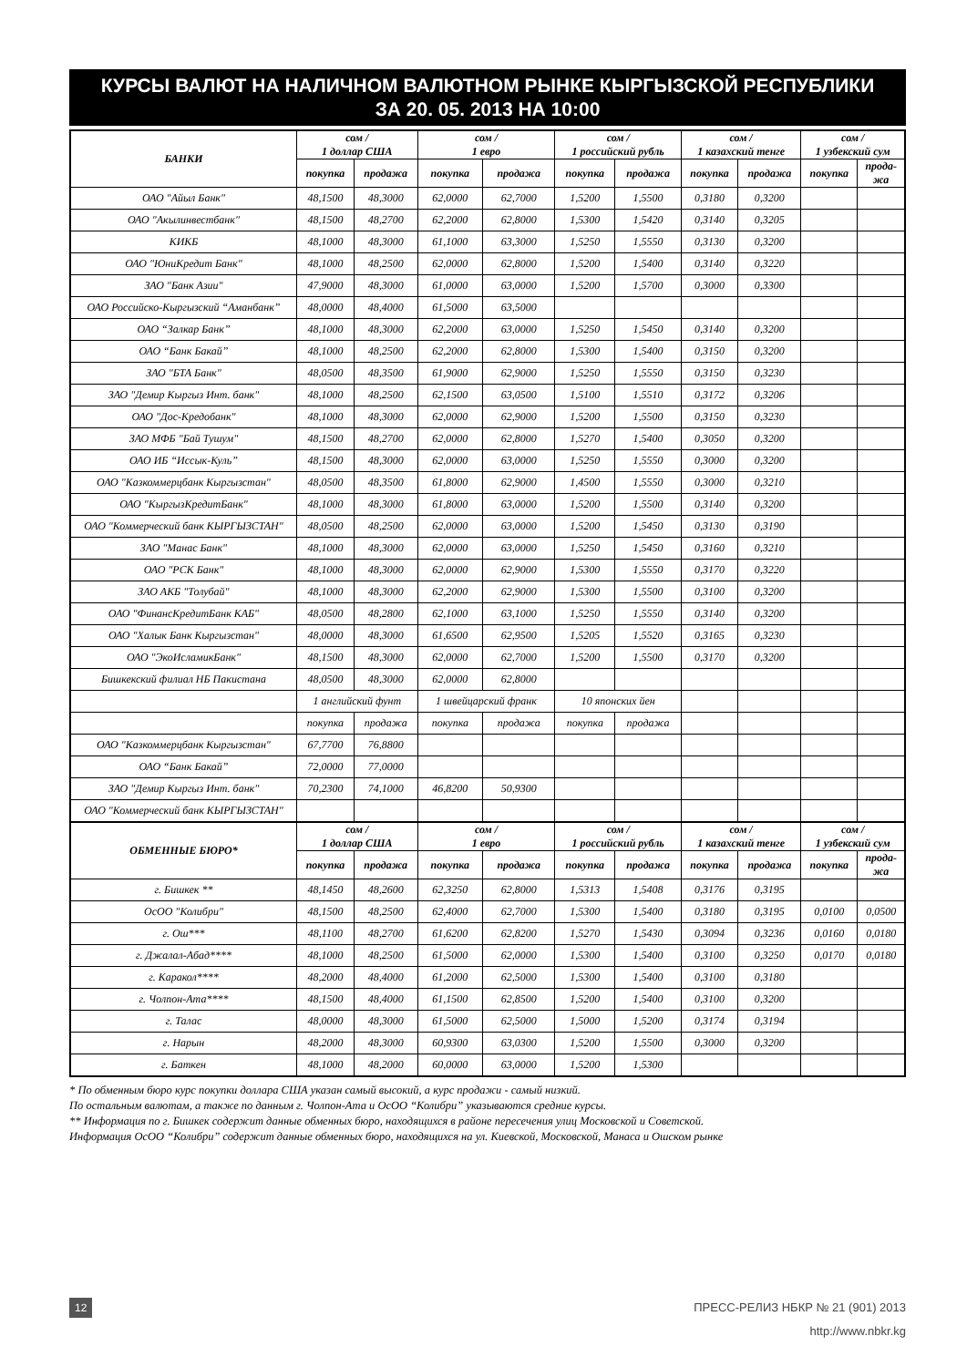КУРСЫ ВАЛЮТ НА НАЛИЧНОМ ВАЛЮТНОМ РЫНКЕ КЫРГЫЗСКОЙ РЕСПУБЛИКИ
ЗА 20. 05. 2013 НА 10:00
| БАНКИ | сом / 1 доллар США | | сом / 1 евро | | сом / 1 российский рубль | | сом / 1 казахский тенге | | сом / 1 узбекский сум | |
| --- | --- | --- | --- | --- | --- | --- | --- | --- | --- | --- |
| | покупка | продажа | покупка | продажа | покупка | продажа | покупка | продажа | покупка | прода- жа |
| ОАО "Айыл Банк" | 48,1500 | 48,3000 | 62,0000 | 62,7000 | 1,5200 | 1,5500 | 0,3180 | 0,3200 | | |
| ОАО "Акылинвестбанк" | 48,1500 | 48,2700 | 62,2000 | 62,8000 | 1,5300 | 1,5420 | 0,3140 | 0,3205 | | |
| КИКБ | 48,1000 | 48,3000 | 61,1000 | 63,3000 | 1,5250 | 1,5550 | 0,3130 | 0,3200 | | |
| ОАО "ЮниКредит Банк" | 48,1000 | 48,2500 | 62,0000 | 62,8000 | 1,5200 | 1,5400 | 0,3140 | 0,3220 | | |
| ЗАО "Банк Азии" | 47,9000 | 48,3000 | 61,0000 | 63,0000 | 1,5200 | 1,5700 | 0,3000 | 0,3300 | | |
| ОАО Российско-Кыргызский “Аманбанк” | 48,0000 | 48,4000 | 61,5000 | 63,5000 | | | | | | |
| ОАО “Залкар Банк” | 48,1000 | 48,3000 | 62,2000 | 63,0000 | 1,5250 | 1,5450 | 0,3140 | 0,3200 | | |
| ОАО “Банк Бакай” | 48,1000 | 48,2500 | 62,2000 | 62,8000 | 1,5300 | 1,5400 | 0,3150 | 0,3200 | | |
| ЗАО "БТА Банк" | 48,0500 | 48,3500 | 61,9000 | 62,9000 | 1,5250 | 1,5550 | 0,3150 | 0,3230 | | |
| ЗАО "Демир Кыргыз Инт. банк" | 48,1000 | 48,2500 | 62,1500 | 63,0500 | 1,5100 | 1,5510 | 0,3172 | 0,3206 | | |
| ОАО "Дос-Кредобанк" | 48,1000 | 48,3000 | 62,0000 | 62,9000 | 1,5200 | 1,5500 | 0,3150 | 0,3230 | | |
| ЗАО МФБ "Бай Тушум" | 48,1500 | 48,2700 | 62,0000 | 62,8000 | 1,5270 | 1,5400 | 0,3050 | 0,3200 | | |
| ОАО ИБ “Иссык-Куль” | 48,1500 | 48,3000 | 62,0000 | 63,0000 | 1,5250 | 1,5550 | 0,3000 | 0,3200 | | |
| ОАО "Казкоммерцбанк Кыргызстан" | 48,0500 | 48,3500 | 61,8000 | 62,9000 | 1,4500 | 1,5550 | 0,3000 | 0,3210 | | |
| ОАО "КыргызКредитБанк" | 48,1000 | 48,3000 | 61,8000 | 63,0000 | 1,5200 | 1,5500 | 0,3140 | 0,3200 | | |
| ОАО "Коммерческий банк КЫРГЫЗСТАН" | 48,0500 | 48,2500 | 62,0000 | 63,0000 | 1,5200 | 1,5450 | 0,3130 | 0,3190 | | |
| ЗАО "Манас Банк" | 48,1000 | 48,3000 | 62,0000 | 63,0000 | 1,5250 | 1,5450 | 0,3160 | 0,3210 | | |
| ОАО "РСК Банк" | 48,1000 | 48,3000 | 62,0000 | 62,9000 | 1,5300 | 1,5550 | 0,3170 | 0,3220 | | |
| ЗАО АКБ "Толубай" | 48,1000 | 48,3000 | 62,2000 | 62,9000 | 1,5300 | 1,5500 | 0,3100 | 0,3200 | | |
| ОАО "ФинансКредитБанк КАБ" | 48,0500 | 48,2800 | 62,1000 | 63,1000 | 1,5250 | 1,5550 | 0,3140 | 0,3200 | | |
| ОАО "Халык Банк Кыргызстан" | 48,0000 | 48,3000 | 61,6500 | 62,9500 | 1,5205 | 1,5520 | 0,3165 | 0,3230 | | |
| ОАО "ЭкоИсламикБанк" | 48,1500 | 48,3000 | 62,0000 | 62,7000 | 1,5200 | 1,5500 | 0,3170 | 0,3200 | | |
| Бишкекский филиал НБ Пакистана | 48,0500 | 48,3000 | 62,0000 | 62,8000 | | | | | | |
| | 1 английский фунт | | 1 швейцарский франк | | 10 японских йен | | | | | |
| | покупка | продажа | покупка | продажа | покупка | продажа | | | | |
| ОАО "Казкоммерцбанк Кыргызстан" | 67,7700 | 76,8800 | | | | | | | | |
| ОАО “Банк Бакай” | 72,0000 | 77,0000 | | | | | | | | |
| ЗАО "Демир Кыргыз Инт. банк" | 70,2300 | 74,1000 | 46,8200 | 50,9300 | | | | | | |
| ОАО "Коммерческий банк КЫРГЫЗСТАН" | | | | | | | | | | |
| ОБМЕННЫЕ БЮРО* | сом / 1 доллар США | | сом / 1 евро | | сом / 1 российский рубль | | сом / 1 казахский тенге | | сом / 1 узбекский сум | |
| | покупка | продажа | покупка | продажа | покупка | продажа | покупка | продажа | покупка | прода- жа |
| г. Бишкек ** | 48,1450 | 48,2600 | 62,3250 | 62,8000 | 1,5313 | 1,5408 | 0,3176 | 0,3195 | | |
| ОсОО "Колибри" | 48,1500 | 48,2500 | 62,4000 | 62,7000 | 1,5300 | 1,5400 | 0,3180 | 0,3195 | 0,0100 | 0,0500 |
| г. Ош*** | 48,1100 | 48,2700 | 61,6200 | 62,8200 | 1,5270 | 1,5430 | 0,3094 | 0,3236 | 0,0160 | 0,0180 |
| г. Джалал-Абад**** | 48,1000 | 48,2500 | 61,5000 | 62,0000 | 1,5300 | 1,5400 | 0,3100 | 0,3250 | 0,0170 | 0,0180 |
| г. Каракол**** | 48,2000 | 48,4000 | 61,2000 | 62,5000 | 1,5300 | 1,5400 | 0,3100 | 0,3180 | | |
| г. Чолпон-Ата**** | 48,1500 | 48,4000 | 61,1500 | 62,8500 | 1,5200 | 1,5400 | 0,3100 | 0,3200 | | |
| г. Талас | 48,0000 | 48,3000 | 61,5000 | 62,5000 | 1,5000 | 1,5200 | 0,3174 | 0,3194 | | |
| г. Нарын | 48,2000 | 48,3000 | 60,9300 | 63,0300 | 1,5200 | 1,5500 | 0,3000 | 0,3200 | | |
| г. Баткен | 48,1000 | 48,2000 | 60,0000 | 63,0000 | 1,5200 | 1,5300 | | | | |
* По обменным бюро курс покупки доллара США указан самый высокий, а курс продажи - самый низкий.
По остальным валютам, а также по данным г. Чолпон-Ата и ОсОО “Колибри” указываются средние курсы.
** Информация по г. Бишкек содержит данные обменных бюро, находящихся в районе пересечения улиц Московской и Советской.
Информация ОсОО “Колибри” содержит данные обменных бюро, находящихся на ул. Киевской, Московской, Манаса и Ошском рынке
12
ПРЕСС-РЕЛИЗ НБКР № 21 (901) 2013
http://www.nbkr.kg